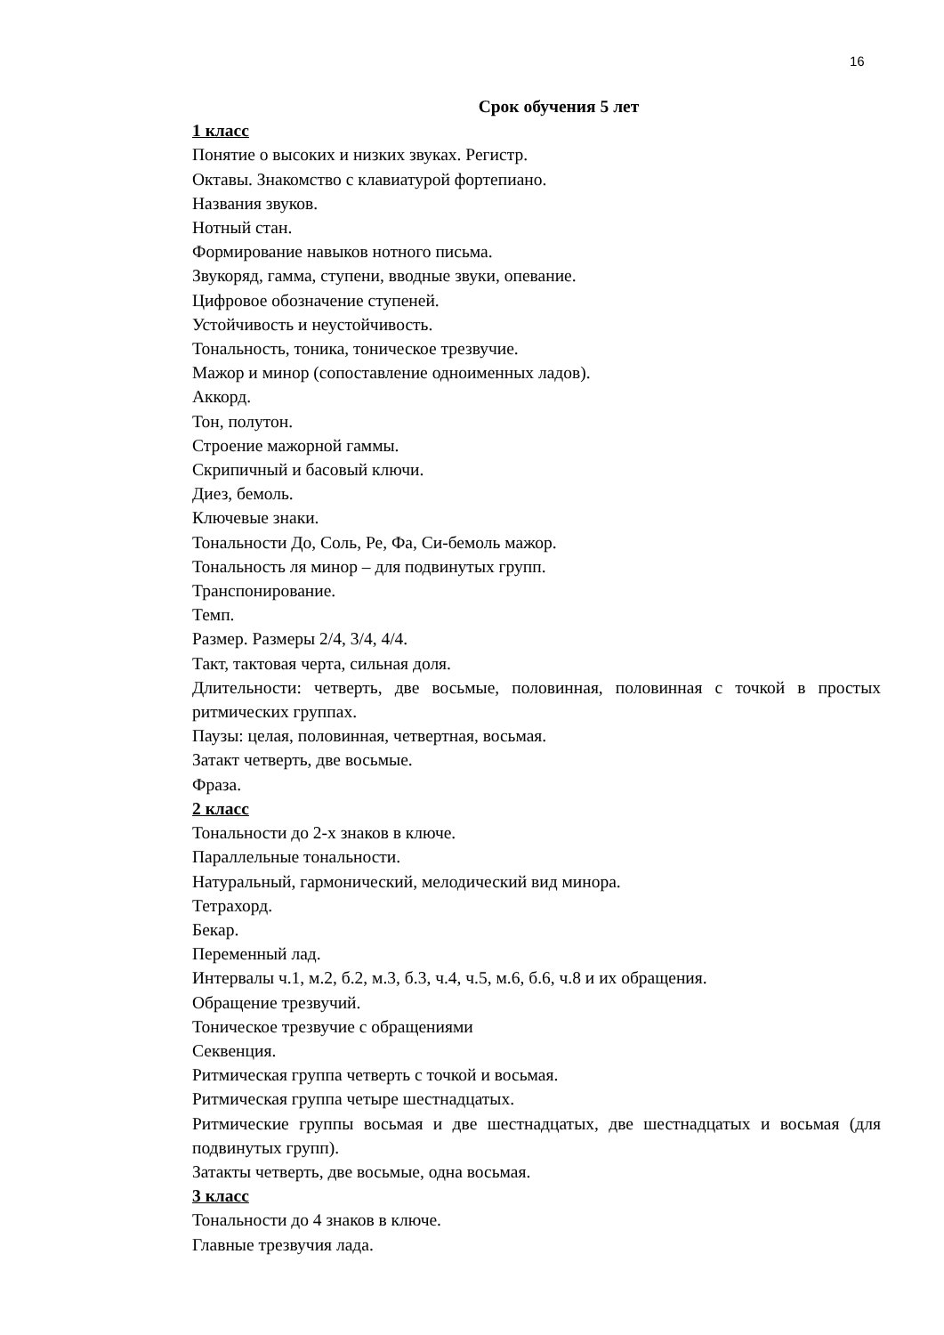16
Срок обучения 5 лет
1 класс
Понятие о высоких и низких звуках. Регистр.
Октавы. Знакомство с клавиатурой фортепиано.
Названия звуков.
Нотный стан.
Формирование навыков нотного письма.
Звукоряд, гамма, ступени, вводные звуки, опевание.
Цифровое обозначение ступеней.
Устойчивость и неустойчивость.
Тональность, тоника, тоническое трезвучие.
Мажор и минор (сопоставление одноименных ладов).
Аккорд.
Тон, полутон.
Строение мажорной гаммы.
Скрипичный и басовый ключи.
Диез, бемоль.
Ключевые знаки.
Тональности До, Соль, Ре, Фа, Си-бемоль мажор.
Тональность ля минор – для подвинутых групп.
Транспонирование.
Темп.
Размер. Размеры 2/4, 3/4, 4/4.
Такт, тактовая черта, сильная доля.
Длительности: четверть, две восьмые, половинная, половинная с точкой в простых ритмических группах.
Паузы: целая, половинная, четвертная, восьмая.
Затакт четверть, две восьмые.
Фраза.
2 класс
Тональности до 2-х знаков в ключе.
Параллельные тональности.
Натуральный, гармонический, мелодический вид минора.
Тетрахорд.
Бекар.
Переменный лад.
Интервалы ч.1, м.2, б.2, м.3, б.3, ч.4, ч.5, м.6, б.6, ч.8 и их обращения.
Обращение трезвучий.
Тоническое трезвучие с обращениями
Секвенция.
Ритмическая группа четверть с точкой и восьмая.
Ритмическая группа четыре шестнадцатых.
Ритмические группы восьмая и две шестнадцатых, две шестнадцатых и восьмая (для подвинутых групп).
Затакты четверть, две восьмые, одна восьмая.
3 класс
Тональности до 4 знаков в ключе.
Главные трезвучия лада.